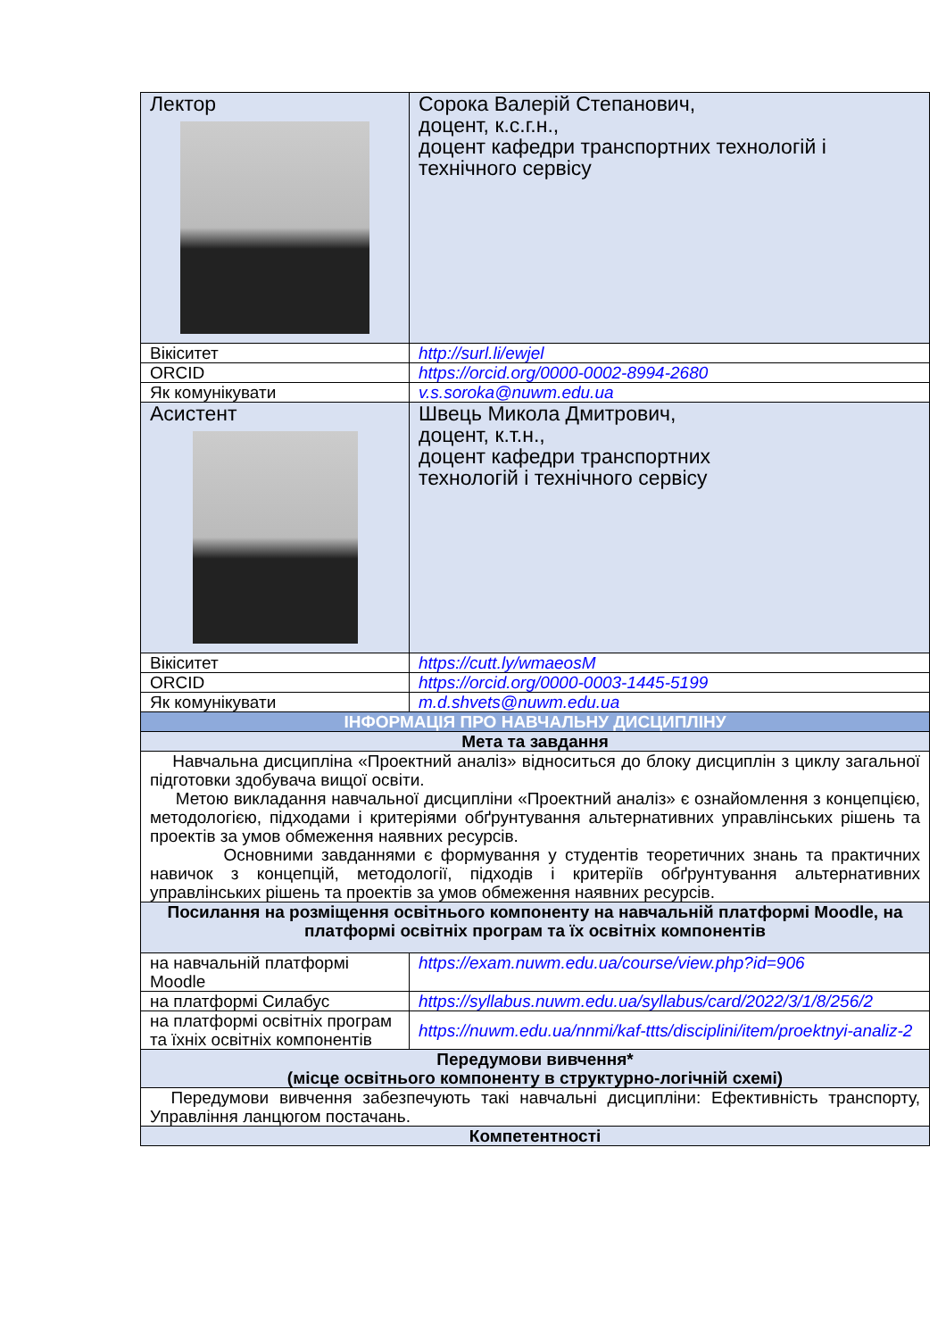| Лектор | Сорока Валерій Степанович, доцент, к.с.г.н., доцент кафедри транспортних технологій і технічного сервісу |
| Вікіситет | http://surl.li/ewjel |
| ORCID | https://orcid.org/0000-0002-8994-2680 |
| Як комунікувати | v.s.soroka@nuwm.edu.ua |
| Асистент | Швець Микола Дмитрович, доцент, к.т.н., доцент кафедри транспортних технологій і технічного сервісу |
| Вікіситет | https://cutt.ly/wmaeosM |
| ORCID | https://orcid.org/0000-0003-1445-5199 |
| Як комунікувати | m.d.shvets@nuwm.edu.ua |
| ІНФОРМАЦІЯ ПРО НАВЧАЛЬНУ ДИСЦИПЛІНУ | |
| Мета та завдання | |
| Навчальна дисципліна «Проектний аналіз» відноситься до блоку дисциплін з циклу загальної підготовки здобувача вищої освіти. Метою викладання навчальної дисципліни «Проектний аналіз» є ознайомлення з концепцією, методологією, підходами і критеріями обґрунтування альтернативних управлінських рішень та проектів за умов обмеження наявних ресурсів. Основними завданнями є формування у студентів теоретичних знань та практичних навичок з концепцій, методології, підходів і критеріїв обґрунтування альтернативних управлінських рішень та проектів за умов обмеження наявних ресурсів. | |
| Посилання на розміщення освітнього компоненту на навчальній платформі Moodle, на платформі освітніх програм та їх освітніх компонентів | |
| на навчальній платформі Moodle | https://exam.nuwm.edu.ua/course/view.php?id=906 |
| на платформі Силабус | https://syllabus.nuwm.edu.ua/syllabus/card/2022/3/1/8/256/2 |
| на платформі освітніх програм та їхніх освітніх компонентів | https://nuwm.edu.ua/nnmi/kaf-ttts/disciplini/item/proektnyi-analiz-2 |
| Передумови вивчення* (місце освітнього компоненту в структурно-логічній схемі) | |
| Передумови вивчення забезпечують такі навчальні дисципліни: Ефективність транспорту, Управління ланцюгом постачань. | |
| Компетентності | |